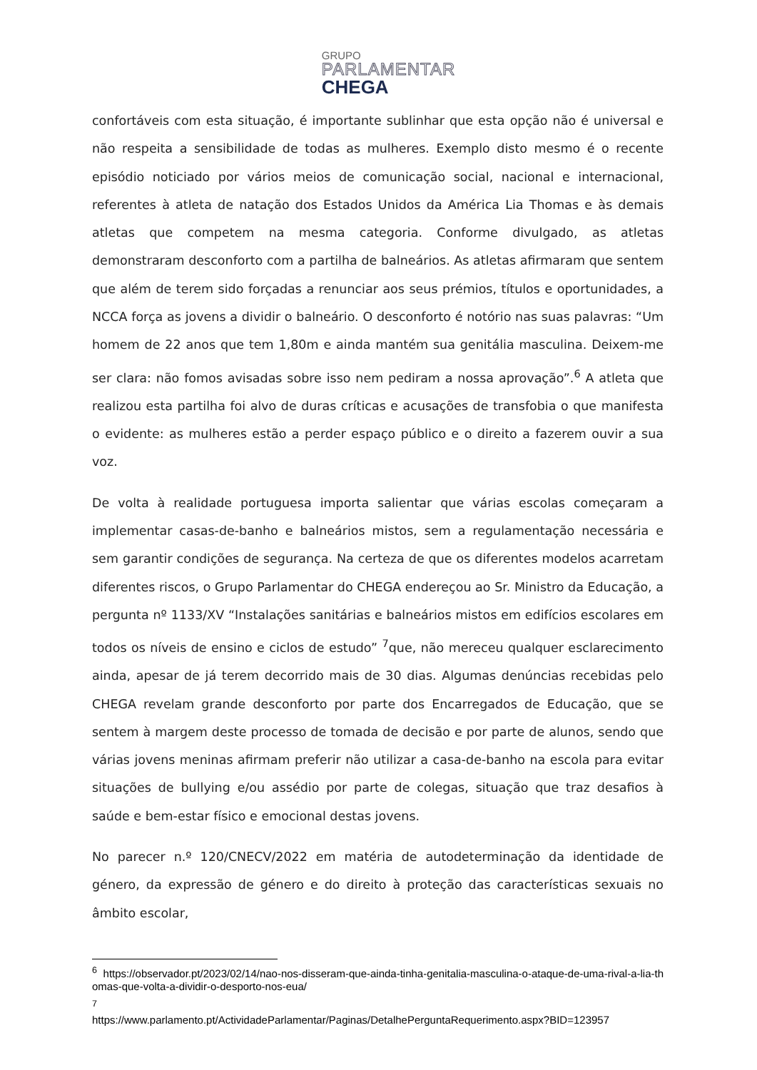GRUPO
PARLAMENTAR
CHEGA
confortáveis com esta situação, é importante sublinhar que esta opção não é universal e não respeita a sensibilidade de todas as mulheres. Exemplo disto mesmo é o recente episódio noticiado por vários meios de comunicação social, nacional e internacional, referentes à atleta de natação dos Estados Unidos da América Lia Thomas e às demais atletas que competem na mesma categoria. Conforme divulgado, as atletas demonstraram desconforto com a partilha de balneários. As atletas afirmaram que sentem que além de terem sido forçadas a renunciar aos seus prémios, títulos e oportunidades, a NCCA força as jovens a dividir o balneário. O desconforto é notório nas suas palavras: “Um homem de 22 anos que tem 1,80m e ainda mantém sua genitália masculina. Deixem-me ser clara: não fomos avisadas sobre isso nem pediram a nossa aprovação”.<sup>6</sup> A atleta que realizou esta partilha foi alvo de duras críticas e acusações de transfobia o que manifesta o evidente: as mulheres estão a perder espaço público e o direito a fazerem ouvir a sua voz.
De volta à realidade portuguesa importa salientar que várias escolas começaram a implementar casas-de-banho e balneários mistos, sem a regulamentação necessária e sem garantir condições de segurança. Na certeza de que os diferentes modelos acarretam diferentes riscos, o Grupo Parlamentar do CHEGA endereçou ao Sr. Ministro da Educação, a pergunta nº 1133/XV “Instalações sanitárias e balneários mistos em edifícios escolares em todos os níveis de ensino e ciclos de estudo” <sup>7</sup>que, não mereceu qualquer esclarecimento ainda, apesar de já terem decorrido mais de 30 dias. Algumas denúncias recebidas pelo CHEGA revelam grande desconforto por parte dos Encarregados de Educação, que se sentem à margem deste processo de tomada de decisão e por parte de alunos, sendo que várias jovens meninas afirmam preferir não utilizar a casa-de-banho na escola para evitar situações de bullying e/ou assédio por parte de colegas, situação que traz desafios à saúde e bem-estar físico e emocional destas jovens.
No parecer n.º 120/CNECV/2022 em matéria de autodeterminação da identidade de género, da expressão de género e do direito à proteção das características sexuais no âmbito escolar,
<sup>6</sup> https://observador.pt/2023/02/14/nao-nos-disseram-que-ainda-tinha-genitalia-masculina-o-ataque-de-uma-rival-a-lia-thomas-que-volta-a-dividir-o-desporto-nos-eua/
<sup>7</sup>
https://www.parlamento.pt/ActividadeParlamentar/Paginas/DetalhePerguntaRequerimento.aspx?BID=123957